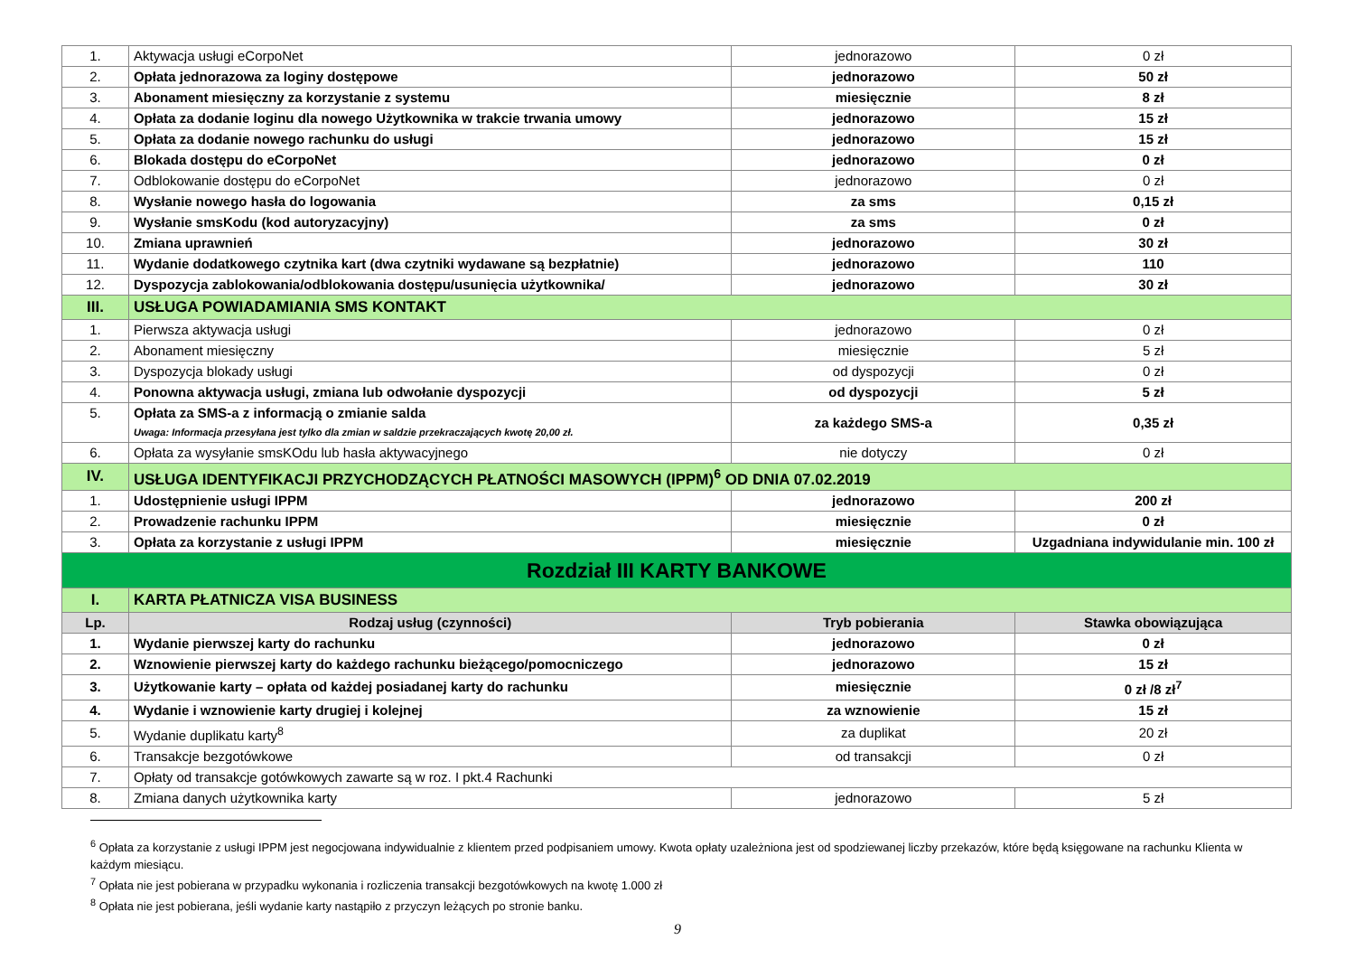| 1. | Aktywacja usługi eCorpoNet | jednorazowo | 0 zł |
| 2. | Opłata jednorazowa za loginy dostępowe | jednorazowo | 50 zł |
| 3. | Abonament miesięczny za korzystanie z systemu | miesięcznie | 8 zł |
| 4. | Opłata za dodanie loginu dla nowego Użytkownika w trakcie trwania umowy | jednorazowo | 15 zł |
| 5. | Opłata za dodanie nowego rachunku do usługi | jednorazowo | 15 zł |
| 6. | Blokada dostępu do eCorpoNet | jednorazowo | 0 zł |
| 7. | Odblokowanie dostępu do eCorpoNet | jednorazowo | 0 zł |
| 8. | Wysłanie nowego hasła do logowania | za sms | 0,15 zł |
| 9. | Wysłanie smsKodu (kod autoryzacyjny) | za sms | 0 zł |
| 10. | Zmiana uprawnień | jednorazowo | 30 zł |
| 11. | Wydanie dodatkowego czytnika kart (dwa czytniki wydawane są bezpłatnie) | jednorazowo | 110 |
| 12. | Dyspozycja zablokowania/odblokowania dostępu/usunięcia użytkownika/ | jednorazowo | 30 zł |
| III. | USŁUGA POWIADAMIANIA SMS KONTAKT | | |
| 1. | Pierwsza aktywacja usługi | jednorazowo | 0 zł |
| 2. | Abonament miesięczny | miesięcznie | 5 zł |
| 3. | Dyspozycja blokady usługi | od dyspozycji | 0 zł |
| 4. | Ponowna aktywacja usługi, zmiana lub odwołanie dyspozycji | od dyspozycji | 5 zł |
| 5. | Opłata za SMS-a z informacją o zmianie salda Uwaga: Informacja przesyłana jest tylko dla zmian w saldzie przekraczających kwotę 20,00 zł. | za każdego SMS-a | 0,35 zł |
| 6. | Opłata za wysyłanie smsKOdu lub hasła aktywacyjnego | nie dotyczy | 0 zł |
| IV. | USŁUGA IDENTYFIKACJI PRZYCHODZĄCYCH PŁATNOŚCI MASOWYCH (IPPM)<sup>6</sup> OD DNIA 07.02.2019 | | |
| 1. | Udostępnienie usługi IPPM | jednorazowo | 200 zł |
| 2. | Prowadzenie rachunku IPPM | miesięcznie | 0 zł |
| 3. | Opłata za korzystanie z usługi IPPM | miesięcznie | Uzgadniana indywidulanie min. 100 zł |
| Rozdział III KARTY BANKOWE | | | |
| I. | KARTA PŁATNICZA VISA BUSINESS | | |
| Lp. | Rodzaj usług (czynności) | Tryb pobierania | Stawka obowiązująca |
| 1. | Wydanie pierwszej karty do rachunku | jednorazowo | 0 zł |
| 2. | Wznowienie pierwszej karty do każdego rachunku bieżącego/pomocniczego | jednorazowo | 15 zł |
| 3. | Użytkowanie karty – opłata od każdej posiadanej karty do rachunku | miesięcznie | 0 zł /8 zł<sup>7</sup> |
| 4. | Wydanie i wznowienie karty drugiej i kolejnej | za wznowienie | 15 zł |
| 5. | Wydanie duplikatu karty<sup>8</sup> | za duplikat | 20 zł |
| 6. | Transakcje bezgotówkowe | od transakcji | 0 zł |
| 7. | Opłaty od transakcje gotówkowych zawarte są w roz. I pkt.4 Rachunki | | |
| 8. | Zmiana danych użytkownika karty | jednorazowo | 5 zł |
<sup>6</sup> Opłata za korzystanie z usługi IPPM jest negocjowana indywidualnie z klientem przed podpisaniem umowy. Kwota opłaty uzależniona jest od spodziewanej liczby przekazów, które będą księgowane na rachunku Klienta w każdym miesiącu.
<sup>7</sup> Opłata nie jest pobierana w przypadku wykonania i rozliczenia transakcji bezgotówkowych na kwotę 1.000 zł
<sup>8</sup> Opłata nie jest pobierana, jeśli wydanie karty nastąpiło z przyczyn leżących po stronie banku.
9